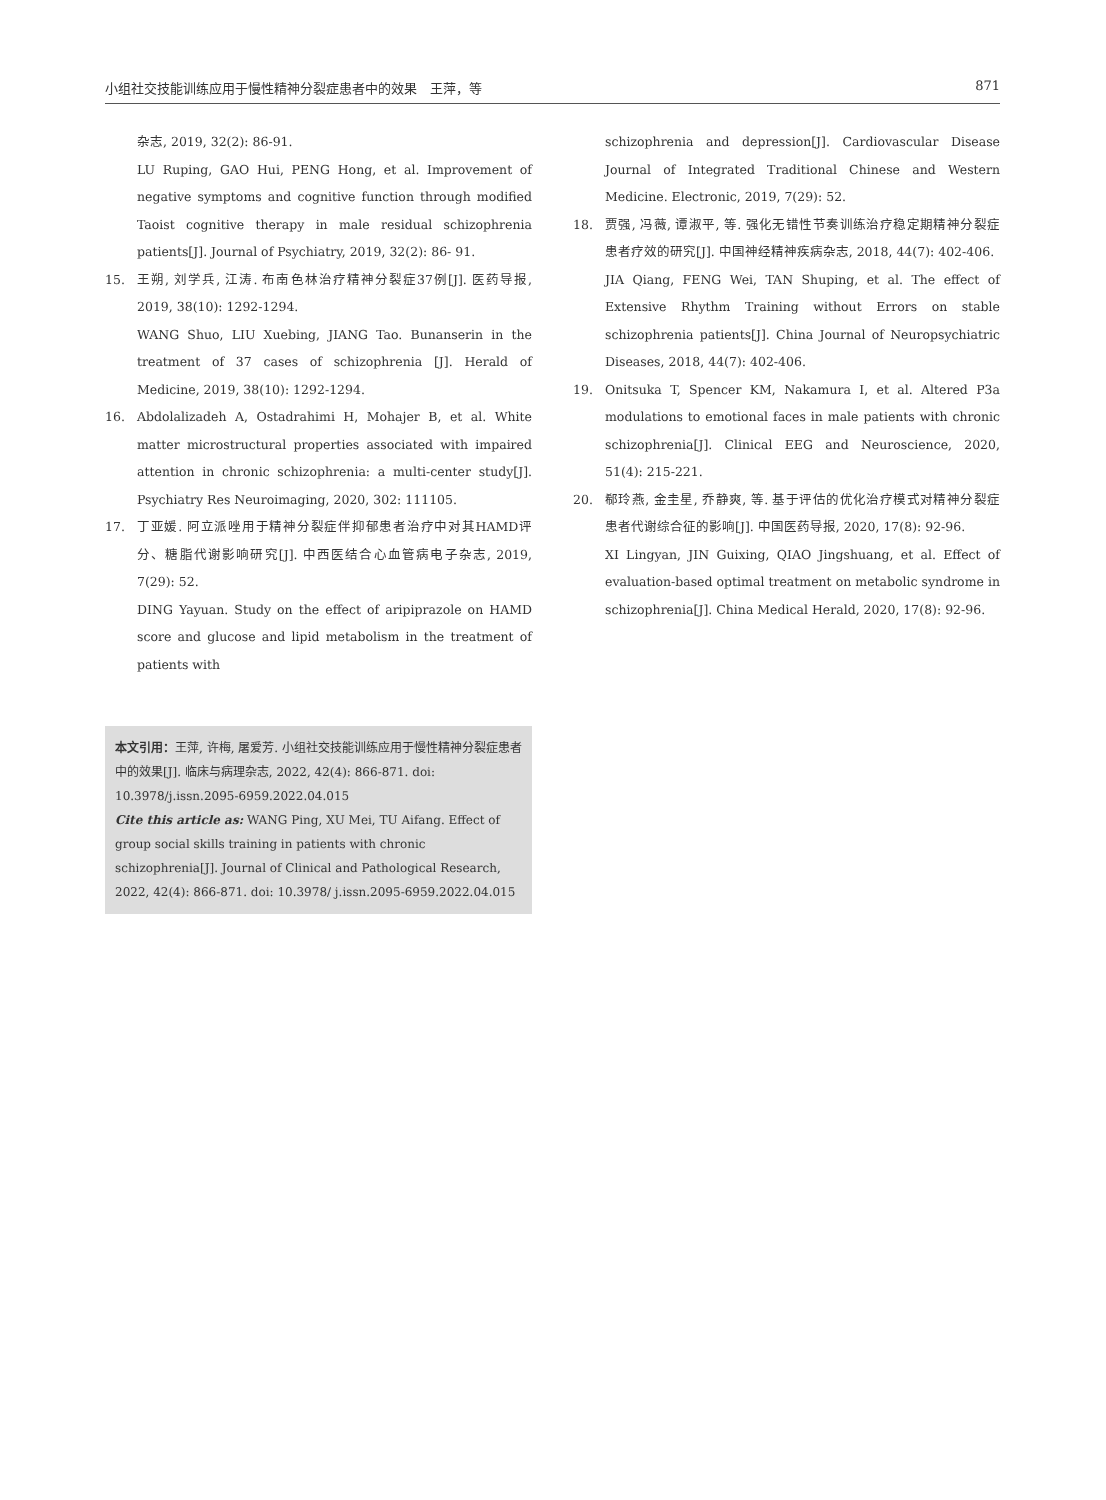小组社交技能训练应用于慢性精神分裂症患者中的效果　王萍，等 871
杂志, 2019, 32(2): 86-91.
LU Ruping, GAO Hui, PENG Hong, et al. Improvement of negative symptoms and cognitive function through modified Taoist cognitive therapy in male residual schizophrenia patients[J]. Journal of Psychiatry, 2019, 32(2): 86- 91.
15. 王朔, 刘学兵, 江涛. 布南色林治疗精神分裂症37例[J]. 医药导报, 2019, 38(10): 1292-1294.
WANG Shuo, LIU Xuebing, JIANG Tao. Bunanserin in the treatment of 37 cases of schizophrenia [J]. Herald of Medicine, 2019, 38(10): 1292-1294.
16. Abdolalizadeh A, Ostadrahimi H, Mohajer B, et al. White matter microstructural properties associated with impaired attention in chronic schizophrenia: a multi-center study[J]. Psychiatry Res Neuroimaging, 2020, 302: 111105.
17. 丁亚媛. 阿立派唑用于精神分裂症伴抑郁患者治疗中对其HAMD评分、糖脂代谢影响研究[J]. 中西医结合心血管病电子杂志, 2019, 7(29): 52.
DING Yayuan. Study on the effect of aripiprazole on HAMD score and glucose and lipid metabolism in the treatment of patients with
本文引用：王萍, 许梅, 屠爱芳. 小组社交技能训练应用于慢性精神分裂症患者中的效果[J]. 临床与病理杂志, 2022, 42(4): 866-871. doi: 10.3978/j.issn.2095-6959.2022.04.015
Cite this article as: WANG Ping, XU Mei, TU Aifang. Effect of group social skills training in patients with chronic schizophrenia[J]. Journal of Clinical and Pathological Research, 2022, 42(4): 866-871. doi: 10.3978/ j.issn.2095-6959.2022.04.015
schizophrenia and depression[J]. Cardiovascular Disease Journal of Integrated Traditional Chinese and Western Medicine. Electronic, 2019, 7(29): 52.
18. 贾强, 冯薇, 谭淑平, 等. 强化无错性节奏训练治疗稳定期精神分裂症患者疗效的研究[J]. 中国神经精神疾病杂志, 2018, 44(7): 402-406.
JIA Qiang, FENG Wei, TAN Shuping, et al. The effect of Extensive Rhythm Training without Errors on stable schizophrenia patients[J]. China Journal of Neuropsychiatric Diseases, 2018, 44(7): 402-406.
19. Onitsuka T, Spencer KM, Nakamura I, et al. Altered P3a modulations to emotional faces in male patients with chronic schizophrenia[J]. Clinical EEG and Neuroscience, 2020, 51(4): 215-221.
20. 郗玲燕, 金圭星, 乔静爽, 等. 基于评估的优化治疗模式对精神分裂症患者代谢综合征的影响[J]. 中国医药导报, 2020, 17(8): 92-96.
XI Lingyan, JIN Guixing, QIAO Jingshuang, et al. Effect of evaluation-based optimal treatment on metabolic syndrome in schizophrenia[J]. China Medical Herald, 2020, 17(8): 92-96.